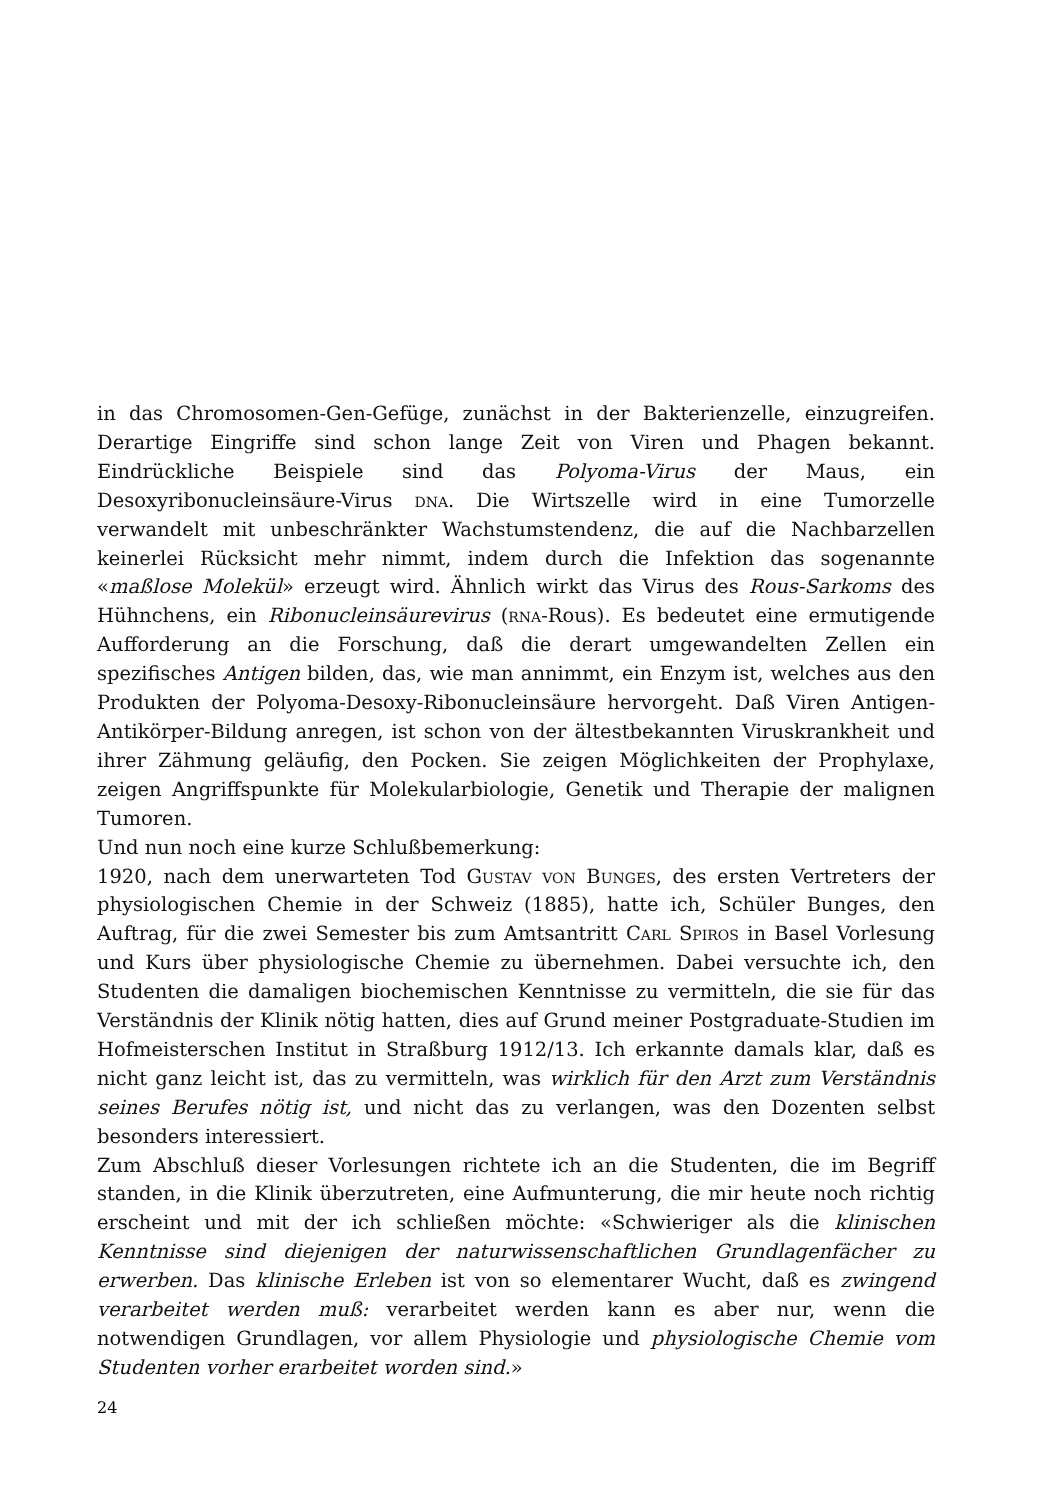in das Chromosomen-Gen-Gefüge, zunächst in der Bakterienzelle, einzugreifen. Derartige Eingriffe sind schon lange Zeit von Viren und Phagen bekannt. Eindrückliche Beispiele sind das Polyoma-Virus der Maus, ein Desoxyribonucleinsäure-Virus dna. Die Wirtszelle wird in eine Tumorzelle verwandelt mit unbeschränkter Wachstumstendenz, die auf die Nachbarzellen keinerlei Rücksicht mehr nimmt, indem durch die Infektion das sogenannte «maßlose Molekül» erzeugt wird. Ähnlich wirkt das Virus des Rous-Sarkoms des Hühnchens, ein Ribonucleinsäurevirus (rna-Rous). Es bedeutet eine ermutigende Aufforderung an die Forschung, daß die derart umgewandelten Zellen ein spezifisches Antigen bilden, das, wie man annimmt, ein Enzym ist, welches aus den Produkten der Polyoma-Desoxy-Ribonucleinsäure hervorgeht. Daß Viren Antigen-Antikörper-Bildung anregen, ist schon von der ältestbekannten Viruskrankheit und ihrer Zähmung geläufig, den Pocken. Sie zeigen Möglichkeiten der Prophylaxe, zeigen Angriffspunkte für Molekularbiologie, Genetik und Therapie der malignen Tumoren.
Und nun noch eine kurze Schlußbemerkung:
1920, nach dem unerwarteten Tod Gustav von Bunges, des ersten Vertreters der physiologischen Chemie in der Schweiz (1885), hatte ich, Schüler Bunges, den Auftrag, für die zwei Semester bis zum Amtsantritt Carl Spiros in Basel Vorlesung und Kurs über physiologische Chemie zu übernehmen. Dabei versuchte ich, den Studenten die damaligen biochemischen Kenntnisse zu vermitteln, die sie für das Verständnis der Klinik nötig hatten, dies auf Grund meiner Postgraduate-Studien im Hofmeisterschen Institut in Straßburg 1912/13. Ich erkannte damals klar, daß es nicht ganz leicht ist, das zu vermitteln, was wirklich für den Arzt zum Verständnis seines Berufes nötig ist, und nicht das zu verlangen, was den Dozenten selbst besonders interessiert.
Zum Abschluß dieser Vorlesungen richtete ich an die Studenten, die im Begriff standen, in die Klinik überzutreten, eine Aufmunterung, die mir heute noch richtig erscheint und mit der ich schließen möchte: «Schwieriger als die klinischen Kenntnisse sind diejenigen der naturwissenschaftlichen Grundlagenfächer zu erwerben. Das klinische Erleben ist von so elementarer Wucht, daß es zwingend verarbeitet werden muß: verarbeitet werden kann es aber nur, wenn die notwendigen Grundlagen, vor allem Physiologie und physiologische Chemie vom Studenten vorher erarbeitet worden sind.»
24